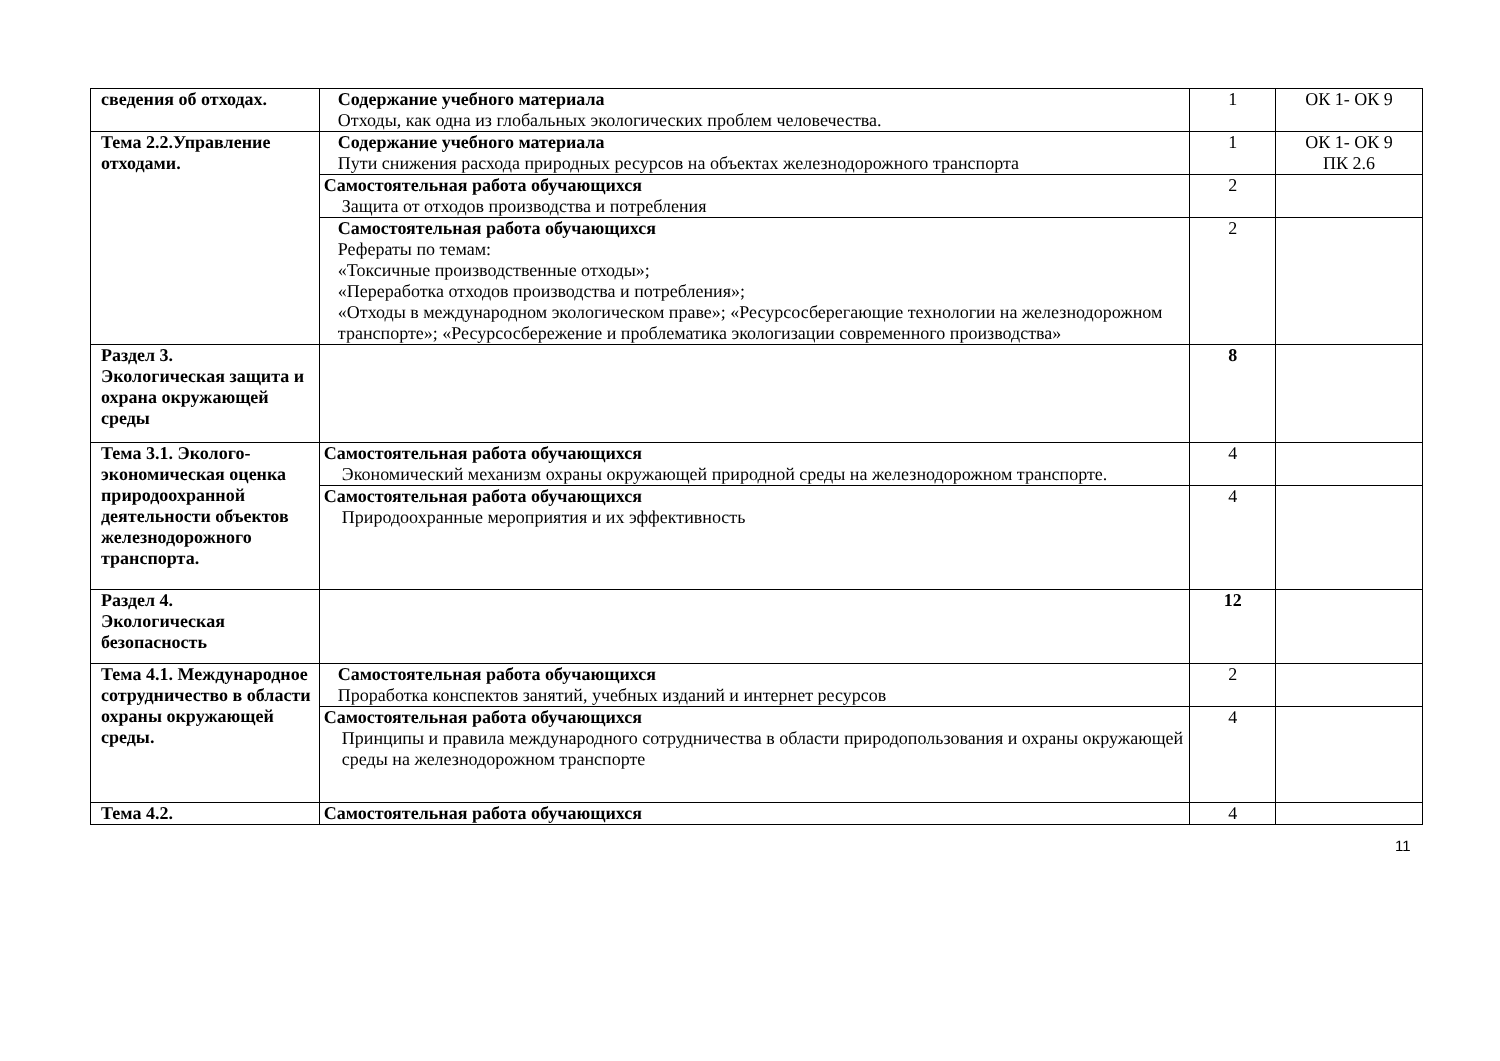| сведения об отходах. | Содержание учебного материала Отходы, как одна из глобальных экологических проблем человечества. | 1 | ОК 1- ОК 9 |
| Тема 2.2.Управление отходами. | Содержание учебного материала Пути снижения расхода природных ресурсов на объектах железнодорожного транспорта | 1 | ОК 1- ОК 9 ПК 2.6 |
| | Самостоятельная работа обучающихся Защита от отходов производства и потребления | 2 | |
| | Самостоятельная работа обучающихся Рефераты по темам: «Токсичные производственные отходы»; «Переработка отходов производства и потребления»; «Отходы в международном экологическом праве»; «Ресурсосберегающие технологии на железнодорожном транспорте»; «Ресурсосбережение и проблематика экологизации современного производства» | 2 | |
| Раздел 3. Экологическая защита и охрана окружающей среды | | 8 | |
| Тема 3.1. Эколого-экономическая оценка природоохранной деятельности объектов железнодорожного транспорта. | Самостоятельная работа обучающихся Экономический механизм охраны окружающей природной среды на железнодорожном транспорте. | 4 | |
| | Самостоятельная работа обучающихся Природоохранные мероприятия и их эффективность | 4 | |
| Раздел 4. Экологическая безопасность | | 12 | |
| Тема 4.1. Международное сотрудничество в области охраны окружающей среды. | Самостоятельная работа обучающихся Проработка конспектов занятий, учебных изданий и интернет ресурсов | 2 | |
| | Самостоятельная работа обучающихся Принципы и правила международного сотрудничества в области природопользования и охраны окружающей среды на железнодорожном транспорте | 4 | |
| Тема 4.2. | Самостоятельная работа обучающихся | 4 | |
11